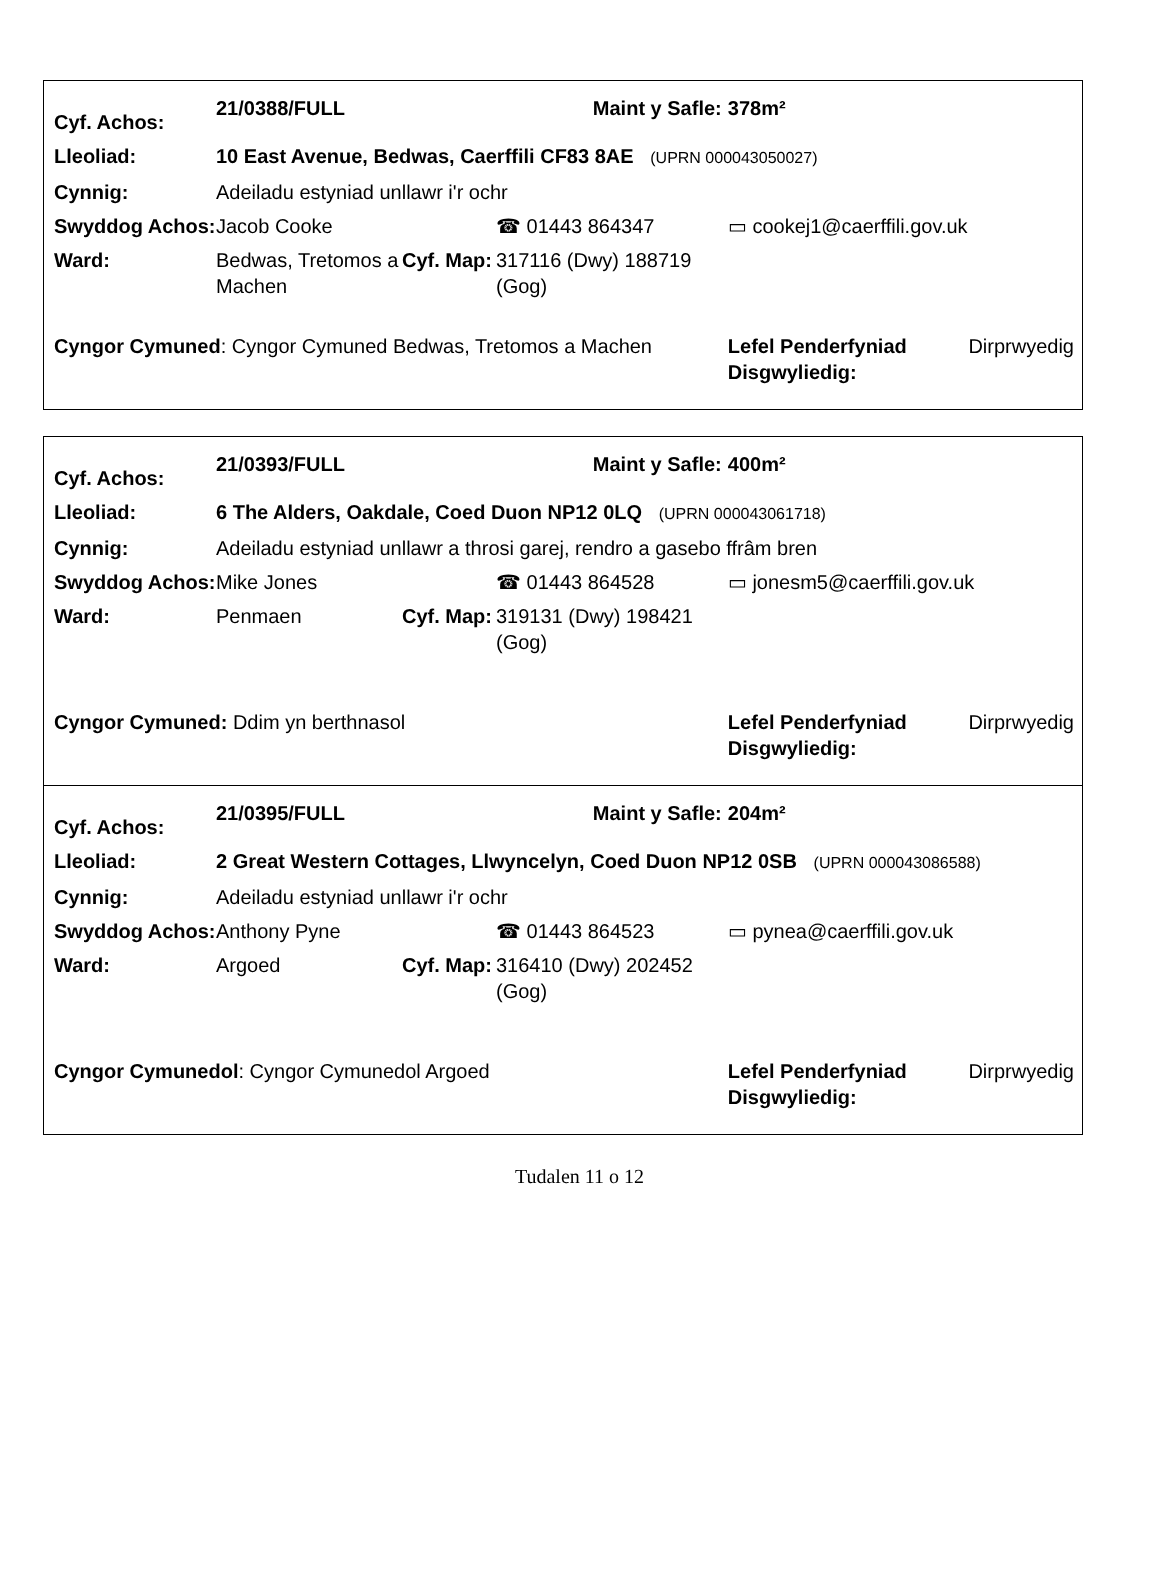| Cyf. Achos: | 21/0388/FULL | | | Maint y Safle: | 378m² | |
| Lleoliad: | 10 East Avenue, Bedwas, Caerffili CF83 8AE (UPRN 000043050027) | | | | | |
| Cynnig: | Adeiladu estyniad unllawr i'r ochr | | | | | |
| Swyddog Achos: | Jacob Cooke | | ☎ 01443 864347 | | ▭ cookej1@caerffili.gov.uk | |
| Ward: | Bedwas, Tretomos a Machen | Cyf. Map: | 317116 (Dwy) 188719 (Gog) | | | |
| Cyngor Cymuned : Cyngor Cymuned Bedwas, Tretomos a Machen | | | | | Lefel Penderfyniad Disgwyliedig: | Dirprwyedig |
| Cyf. Achos: | 21/0393/FULL | | | Maint y Safle: | 400m² | |
| Lleoliad: | 6 The Alders, Oakdale, Coed Duon NP12 0LQ (UPRN 000043061718) | | | | | |
| Cynnig: | Adeiladu estyniad unllawr a throsi garej, rendro a gasebo ffrâm bren | | | | | |
| Swyddog Achos: | Mike Jones | | ☎ 01443 864528 | | ▭ jonesm5@caerffili.gov.uk | |
| Ward: | Penmaen | Cyf. Map: | 319131 (Dwy) 198421 (Gog) | | | |
| Cyngor Cymuned: Ddim yn berthnasol | | | | | Lefel Penderfyniad Disgwyliedig: | Dirprwyedig |
| Cyf. Achos: | 21/0395/FULL | | | Maint y Safle: | 204m² | |
| Lleoliad: | 2 Great Western Cottages, Llwyncelyn, Coed Duon NP12 0SB (UPRN 000043086588) | | | | | |
| Cynnig: | Adeiladu estyniad unllawr i'r ochr | | | | | |
| Swyddog Achos: | Anthony Pyne | | ☎ 01443 864523 | | ▭ pynea@caerffili.gov.uk | |
| Ward: | Argoed | Cyf. Map: | 316410 (Dwy) 202452 (Gog) | | | |
| Cyngor Cymunedol : Cyngor Cymunedol Argoed | | | | | Lefel Penderfyniad Disgwyliedig: | Dirprwyedig |
Tudalen 11 o 12